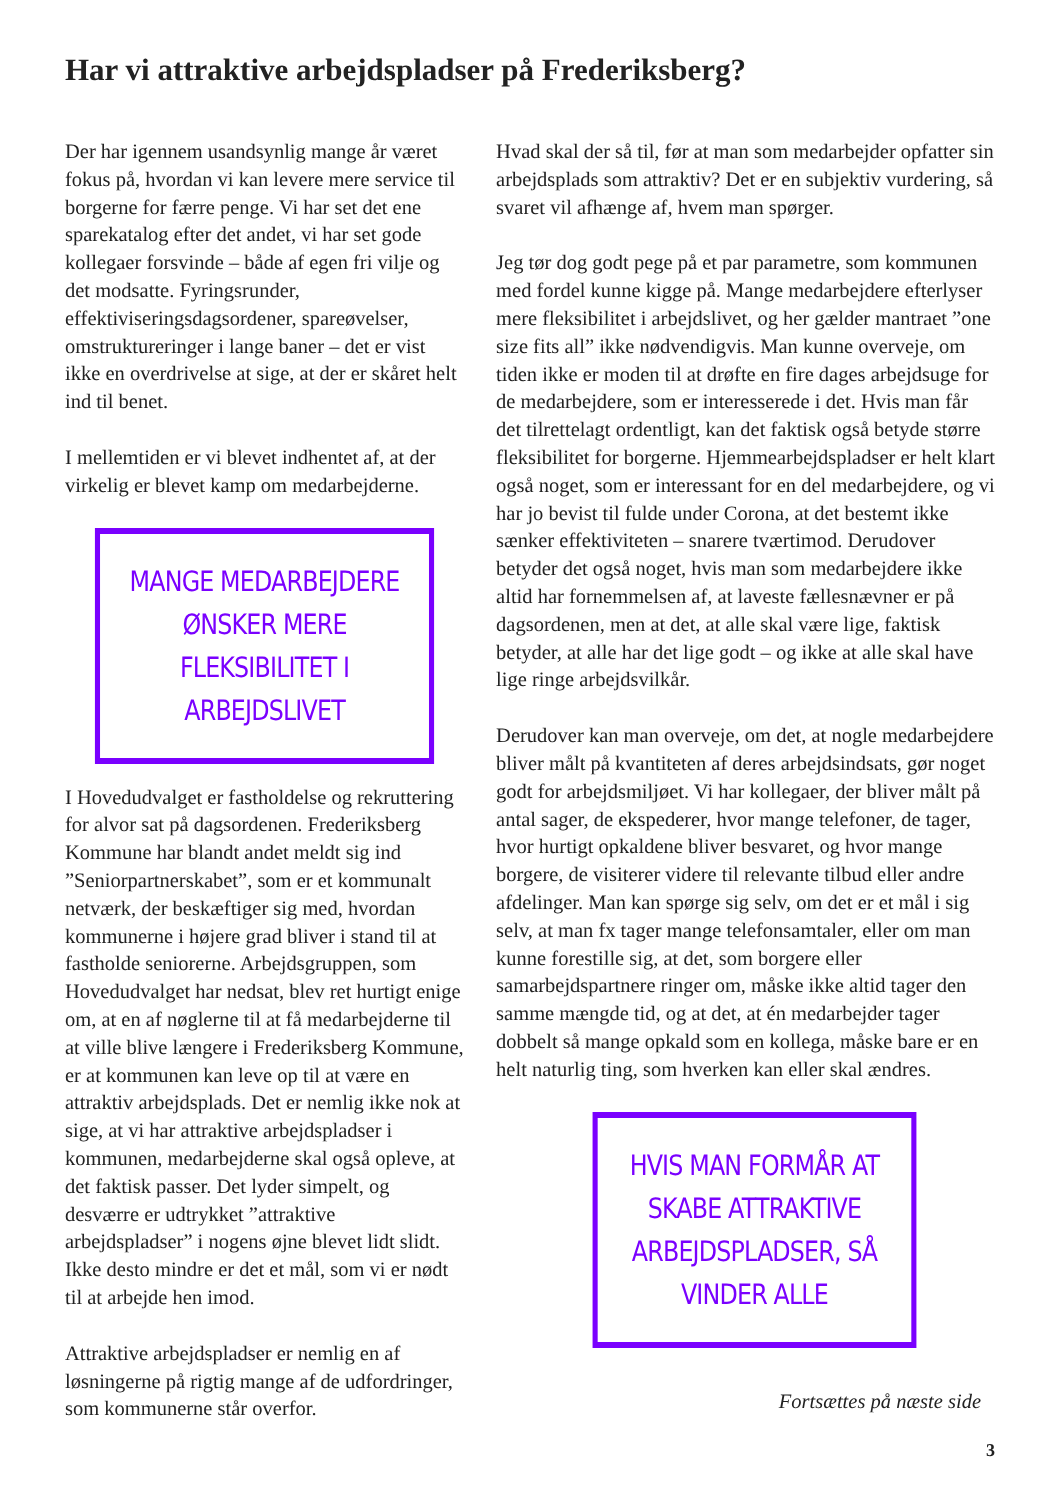Har vi attraktive arbejdspladser på Frederiksberg?
Der har igennem usandsynlig mange år været fokus på, hvordan vi kan levere mere service til borgerne for færre penge. Vi har set det ene sparekatalog efter det andet, vi har set gode kollegaer forsvinde – både af egen fri vilje og det modsatte. Fyringsrunder, effektiviseringsdagsordener, spareøvelser, omstruktureringer i lange baner – det er vist ikke en overdrivelse at sige, at der er skåret helt ind til benet.
I mellemtiden er vi blevet indhentet af, at der virkelig er blevet kamp om medarbejderne.
MANGE MEDARBEJDERE ØNSKER MERE FLEKSIBILITET I ARBEJDSLIVET
I Hovedudvalget er fastholdelse og rekruttering for alvor sat på dagsordenen. Frederiksberg Kommune har blandt andet meldt sig ind ”Seniorpartnerskabet”, som er et kommunalt netværk, der beskæftiger sig med, hvordan kommunerne i højere grad bliver i stand til at fastholde seniorerne. Arbejdsgruppen, som Hovedudvalget har nedsat, blev ret hurtigt enige om, at en af nøglerne til at få medarbejderne til at ville blive længere i Frederiksberg Kommune, er at kommunen kan leve op til at være en attraktiv arbejdsplads. Det er nemlig ikke nok at sige, at vi har attraktive arbejdspladser i kommunen, medarbejderne skal også opleve, at det faktisk passer. Det lyder simpelt, og desværre er udtrykket ”attraktive arbejdspladser” i nogens øjne blevet lidt slidt. Ikke desto mindre er det et mål, som vi er nødt til at arbejde hen imod.
Attraktive arbejdspladser er nemlig en af løsningerne på rigtig mange af de udfordringer, som kommunerne står overfor.
Hvad skal der så til, før at man som medarbejder opfatter sin arbejdsplads som attraktiv? Det er en subjektiv vurdering, så svaret vil afhænge af, hvem man spørger.
Jeg tør dog godt pege på et par parametre, som kommunen med fordel kunne kigge på. Mange medarbejdere efterlyser mere fleksibilitet i arbejdslivet, og her gælder mantraet ”one size fits all” ikke nødvendigvis. Man kunne overveje, om tiden ikke er moden til at drøfte en fire dages arbejdsuge for de medarbejdere, som er interesserede i det. Hvis man får det tilrettelagt ordentligt, kan det faktisk også betyde større fleksibilitet for borgerne. Hjemmearbejdspladser er helt klart også noget, som er interessant for en del medarbejdere, og vi har jo bevist til fulde under Corona, at det bestemt ikke sænker effektiviteten – snarere tværtimod. Derudover betyder det også noget, hvis man som medarbejdere ikke altid har fornemmelsen af, at laveste fællesnævner er på dagsordenen, men at det, at alle skal være lige, faktisk betyder, at alle har det lige godt – og ikke at alle skal have lige ringe arbejdsvilkår.
Derudover kan man overveje, om det, at nogle medarbejdere bliver målt på kvantiteten af deres arbejdsindsats, gør noget godt for arbejdsmiljøet. Vi har kollegaer, der bliver målt på antal sager, de ekspederer, hvor mange telefoner, de tager, hvor hurtigt opkaldene bliver besvaret, og hvor mange borgere, de visiterer videre til relevante tilbud eller andre afdelinger. Man kan spørge sig selv, om det er et mål i sig selv, at man fx tager mange telefonsamtaler, eller om man kunne forestille sig, at det, som borgere eller samarbejdspartnere ringer om, måske ikke altid tager den samme mængde tid, og at det, at én medarbejder tager dobbelt så mange opkald som en kollega, måske bare er en helt naturlig ting, som hverken kan eller skal ændres.
HVIS MAN FORMÅR AT SKABE ATTRAKTIVE ARBEJDSPLADSER, SÅ VINDER ALLE
Fortsættes på næste side
3